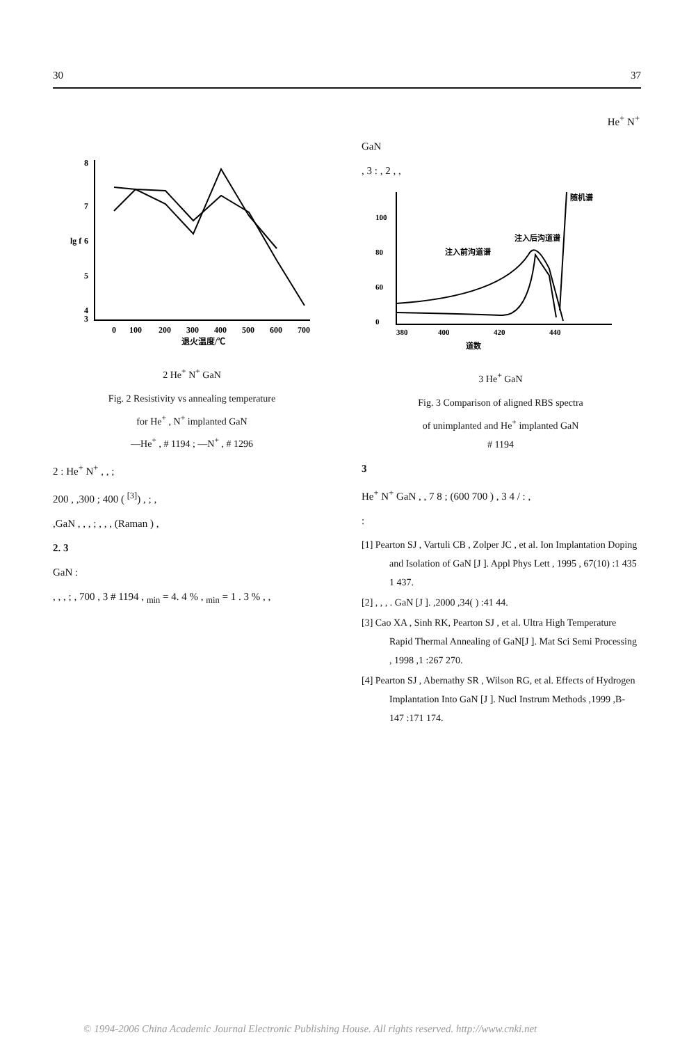30 37
8
7
6
5
4
3
0
100
200
300
400
500
600
700
退火温度/℃
lg f
2 He<sup>+</sup> N<sup>+</sup> GaN
Fig. 2 Resistivity vs annealing temperature
for He<sup>+</sup> , N<sup>+</sup> implanted GaN
—He<sup>+</sup> , # 1194 ; —N<sup>+</sup> , # 1296
2 : He<sup>+</sup> N<sup>+</sup> , , ;
200 , ,300 ; 400 ( <sup>[3]</sup>) , ; ,
,GaN , , , ; , , , (Raman ) ,
2. 3
GaN :
, , , ; , 700 , 3 # 1194 , <sub>min</sub> = 4. 4 % , <sub>min</sub> = 1 . 3 % , ,
He<sup>+</sup> N<sup>+</sup>
GaN
, 3 : , 2 , ,
100
80
60
0
380
400
420
440
道数
随机谱
注入后沟道谱
注入前沟道谱
3 He<sup>+</sup> GaN
Fig. 3 Comparison of aligned RBS spectra
of unimplanted and He<sup>+</sup> implanted GaN
# 1194
3
He<sup>+</sup> N<sup>+</sup> GaN , , 7 8 ; (600 700 ) , 3 4 / : ,
:
[1] Pearton SJ , Vartuli CB , Zolper JC , et al. Ion Implantation Doping and Isolation of GaN [J ]. Appl Phys Lett , 1995 , 67(10) :1 435 1 437.
[2] , , , . GaN [J ]. ,2000 ,34( ) :41 44.
[3] Cao XA , Sinh RK, Pearton SJ , et al. Ultra High Temperature Rapid Thermal Annealing of GaN[J ]. Mat Sci Semi Processing , 1998 ,1 :267 270.
[4] Pearton SJ , Abernathy SR , Wilson RG, et al. Effects of Hydrogen Implantation Into GaN [J ]. Nucl Instrum Methods ,1999 ,B-147 :171 174.
© 1994-2006 China Academic Journal Electronic Publishing House. All rights reserved. http://www.cnki.net